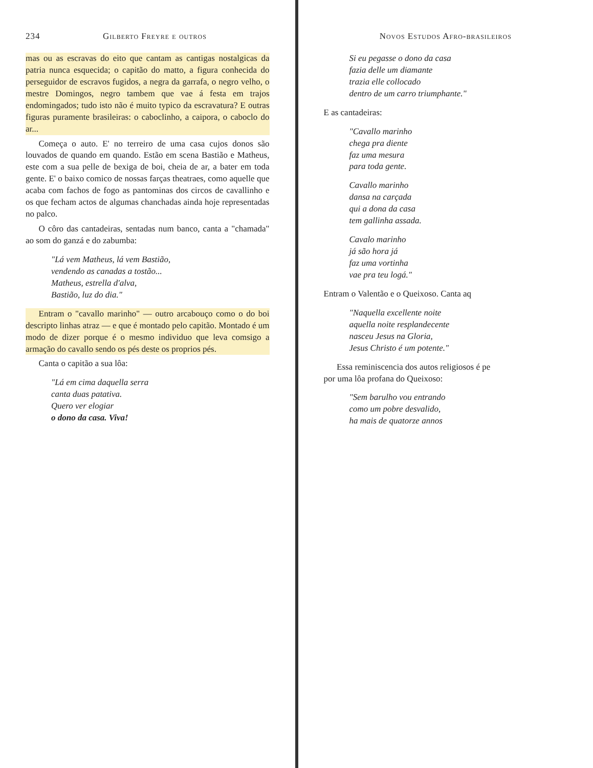234 Gilberto Freyre e outros
mas ou as escravas do eito que cantam as cantigas nostalgicas da patria nunca esquecida; o capitão do matto, a figura conhecida do perseguidor de escravos fugidos, a negra da garrafa, o negro velho, o mestre Domingos, negro tambem que vae á festa em trajos endomingados; tudo isto não é muito typico da escravatura? E outras figuras puramente brasileiras: o caboclinho, a caipora, o caboclo do ar...
Começa o auto. E' no terreiro de uma casa cujos donos são louvados de quando em quando. Estão em scena Bastião e Matheus, este com a sua pelle de bexiga de boi, cheia de ar, a bater em toda gente. E' o baixo comico de nossas farças theatraes, como aquelle que acaba com fachos de fogo as pantominas dos circos de cavallinho e os que fecham actos de algumas chanchadas ainda hoje representadas no palco.
O côro das cantadeiras, sentadas num banco, canta a "chamada" ao som do ganzá e do zabumba:
"Lá vem Matheus, lá vem Bastião,
vendendo as canadas a tostão...
Matheus, estrella d'alva,
Bastião, luz do dia."
Entram o "cavallo marinho" — outro arcabouço como o do boi descripto linhas atraz — e que é montado pelo capitão. Montado é um modo de dizer porque é o mesmo individuo que leva comsigo a armação do cavallo sendo os pés deste os proprios pés.
Canta o capitão a sua lôa:
"Lá em cima daquella serra
canta duas patativa.
Quero ver elogiar
o dono da casa. Viva!
Novos Estudos Afro-brasileiros
Si eu pegasse o dono da casa
fazia delle um diamante
trazia elle collocado
dentro de um carro triumphante."
E as cantadeiras:
"Cavallo marinho
chega pra diente
faz uma mesura
para toda gente.
Cavallo marinho
dansa na carçada
qui a dona da casa
tem gallinha assada.
Cavalo marinho
já são hora já
faz uma vortinha
vae pra teu logá."
Entram o Valentão e o Queixoso. Canta aq
"Naquella excellente noite
aquella noite resplandecente
nasceu Jesus na Gloria,
Jesus Christo é um potente."
Essa reminiscencia dos autos religiosos é pe
por uma lôa profana do Queixoso:
"Sem barulho vou entrando
como um pobre desvalido,
ha mais de quatorze annos